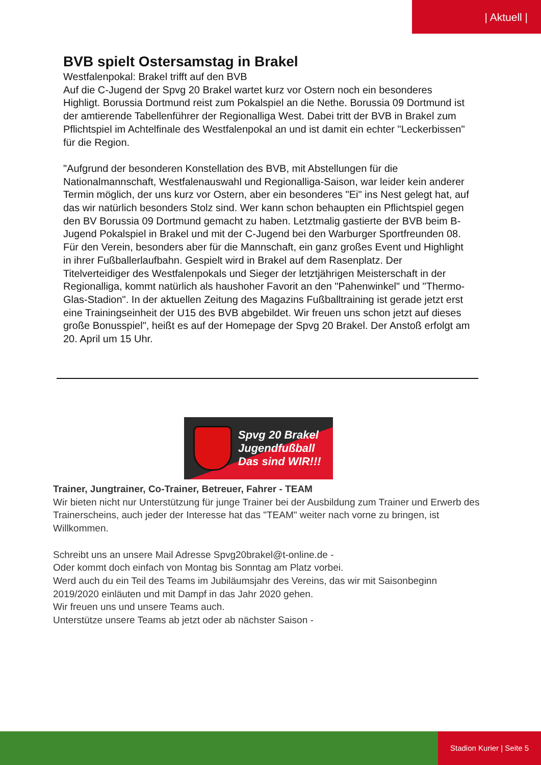| Aktuell |
BVB spielt Ostersamstag in Brakel
Westfalenpokal: Brakel trifft auf den BVB
Auf die C-Jugend der Spvg 20 Brakel wartet kurz vor Ostern noch ein besonderes Highligt. Borussia Dortmund reist zum Pokalspiel an die Nethe. Borussia 09 Dortmund ist der amtierende Tabellenführer der Regionalliga West. Dabei tritt der BVB in Brakel zum Pflichtspiel im Achtelfinale des Westfalenpokal an und ist damit ein echter "Leckerbissen" für die Region.
"Aufgrund der besonderen Konstellation des BVB, mit Abstellungen für die Nationalmannschaft, Westfalenauswahl und Regionalliga-Saison, war leider kein anderer Termin möglich, der uns kurz vor Ostern, aber ein besonderes "Ei" ins Nest gelegt hat, auf das wir natürlich besonders Stolz sind. Wer kann schon behaupten ein Pflichtspiel gegen den BV Borussia 09 Dortmund gemacht zu haben. Letztmalig gastierte der BVB beim B-Jugend Pokalspiel in Brakel und mit der C-Jugend bei den Warburger Sportfreunden 08. Für den Verein, besonders aber für die Mannschaft, ein ganz großes Event und Highlight in ihrer Fußballerlaufbahn. Gespielt wird in Brakel auf dem Rasenplatz. Der Titelverteidiger des Westfalenpokals und Sieger der letztjährigen Meisterschaft in der Regionalliga, kommt natürlich als haushoher Favorit an den "Pahenwinkel" und "Thermo-Glas-Stadion". In der aktuellen Zeitung des Magazins Fußballtraining ist gerade jetzt erst eine Trainingseinheit der U15 des BVB abgebildet. Wir freuen uns schon jetzt auf dieses große Bonusspiel", heißt es auf der Homepage der Spvg 20 Brakel. Der Anstoß erfolgt am 20. April um 15 Uhr.
Spvg 20 Brakel
Jugendfußball
Das sind WIR!!!
Trainer, Jungtrainer, Co-Trainer, Betreuer, Fahrer - TEAM
Wir bieten nicht nur Unterstützung für junge Trainer bei der Ausbildung zum Trainer und Erwerb des Trainerscheins, auch jeder der Interesse hat das "TEAM" weiter nach vorne zu bringen, ist Willkommen.
Schreibt uns an unsere Mail Adresse Spvg20brakel@t-online.de -
Oder kommt doch einfach von Montag bis Sonntag am Platz vorbei.
Werd auch du ein Teil des Teams im Jubiläumsjahr des Vereins, das wir mit Saisonbeginn 2019/2020 einläuten und mit Dampf in das Jahr 2020 gehen.
Wir freuen uns und unsere Teams auch.
Unterstütze unsere Teams ab jetzt oder ab nächster Saison -
Stadion Kurier | Seite 5